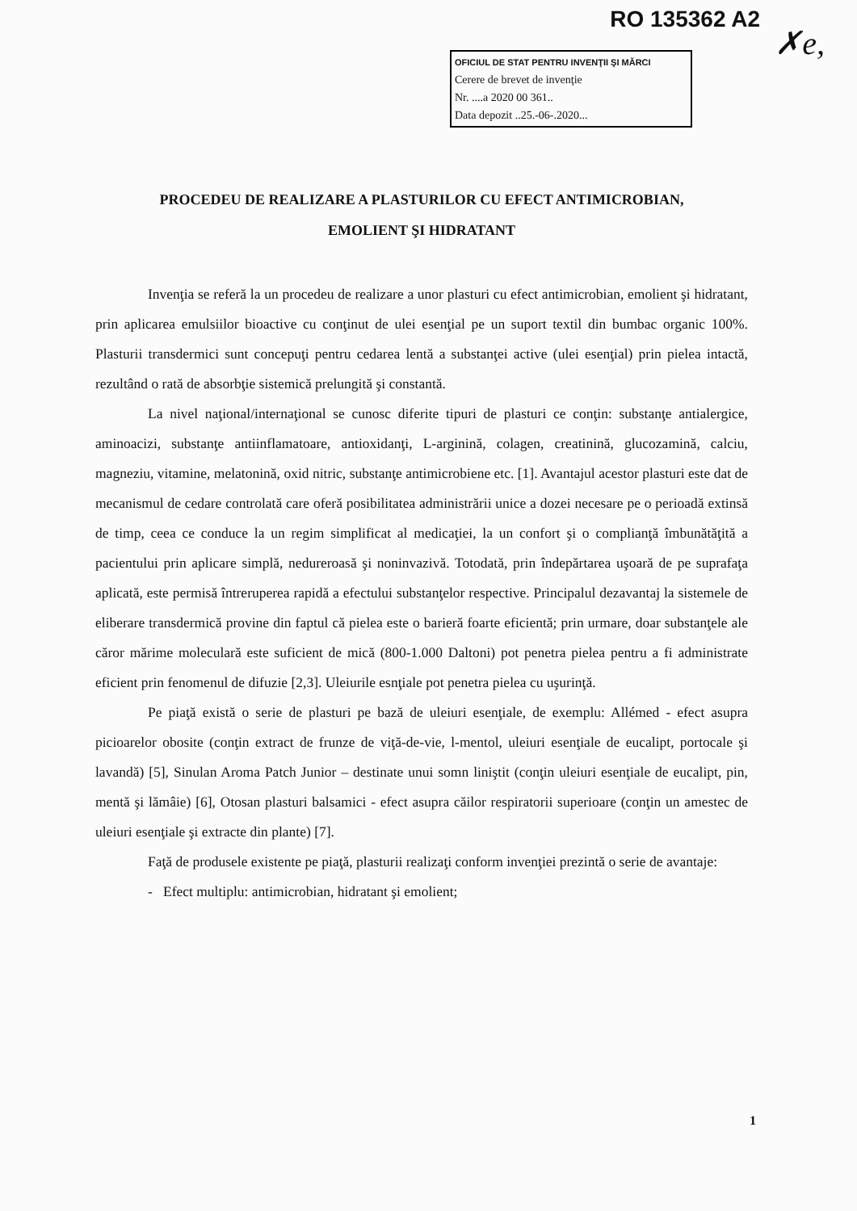RO 135362 A2
✗e,
OFICIUL DE STAT PENTRU INVENŢII ŞI MĂRCI
Cerere de brevet de invenţie
Nr. ....a 2020 00 361..
Data depozit ..25.-06-.2020...
PROCEDEU DE REALIZARE A PLASTURILOR CU EFECT ANTIMICROBIAN,
EMOLIENT ŞI HIDRATANT
Invenţia se referă la un procedeu de realizare a unor plasturi cu efect antimicrobian, emolient şi hidratant, prin aplicarea emulsiilor bioactive cu conţinut de ulei esenţial pe un suport textil din bumbac organic 100%. Plasturii transdermici sunt concepuţi pentru cedarea lentă a substanţei active (ulei esenţial) prin pielea intactă, rezultând o rată de absorbţie sistemică prelungită şi constantă.
La nivel naţional/internaţional se cunosc diferite tipuri de plasturi ce conţin: substanţe antialergice, aminoacizi, substanţe antiinflamatoare, antioxidanţi, L-arginină, colagen, creatinină, glucozamină, calciu, magneziu, vitamine, melatonină, oxid nitric, substanţe antimicrobiene etc. [1]. Avantajul acestor plasturi este dat de mecanismul de cedare controlată care oferă posibilitatea administrării unice a dozei necesare pe o perioadă extinsă de timp, ceea ce conduce la un regim simplificat al medicaţiei, la un confort şi o complianţă îmbunătăţită a pacientului prin aplicare simplă, nedureroasă şi noninvazivă. Totodată, prin îndepărtarea uşoară de pe suprafaţa aplicată, este permisă întreruperea rapidă a efectului substanţelor respective. Principalul dezavantaj la sistemele de eliberare transdermică provine din faptul că pielea este o barieră foarte eficientă; prin urmare, doar substanţele ale căror mărime moleculară este suficient de mică (800-1.000 Daltoni) pot penetra pielea pentru a fi administrate eficient prin fenomenul de difuzie [2,3]. Uleiurile esnţiale pot penetra pielea cu uşurinţă.
Pe piaţă există o serie de plasturi pe bază de uleiuri esenţiale, de exemplu: Allémed - efect asupra picioarelor obosite (conţin extract de frunze de viţă-de-vie, l-mentol, uleiuri esenţiale de eucalipt, portocale şi lavandă) [5], Sinulan Aroma Patch Junior – destinate unui somn liniştit (conţin uleiuri esenţiale de eucalipt, pin, mentă şi lămâie) [6], Otosan plasturi balsamici - efect asupra căilor respiratorii superioare (conţin un amestec de uleiuri esenţiale şi extracte din plante) [7].
Faţă de produsele existente pe piaţă, plasturii realizaţi conform invenţiei prezintă o serie de avantaje:
- Efect multiplu: antimicrobian, hidratant şi emolient;
1